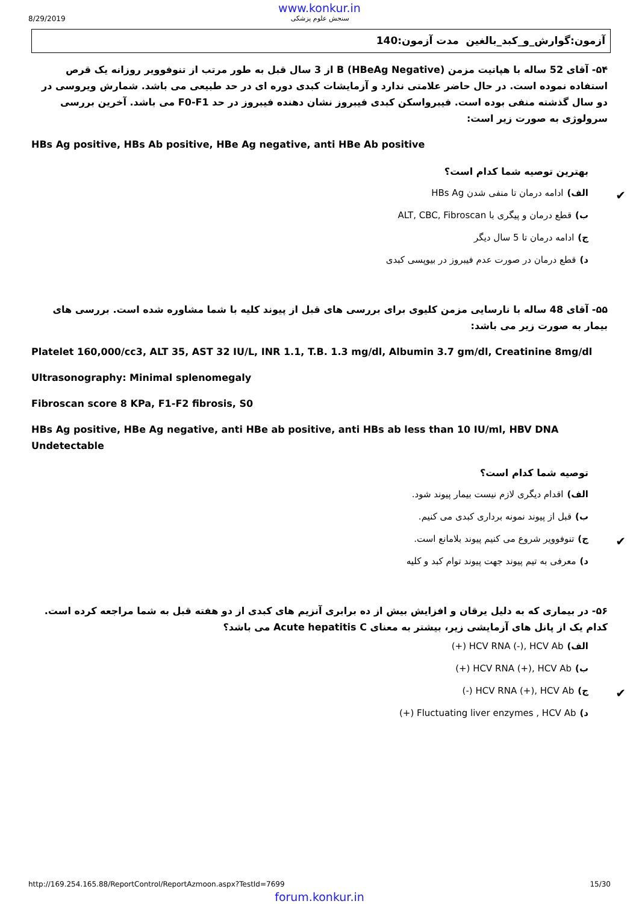www.konkur.in
8/29/2019 سنجش علوم پزشکی
آزمون:گوارش_و_کبد_بالغین مدت آزمون:140
۵۴- آقای 52 ساله با هپاتیت مزمن (HBeAg Negative) B از 3 سال قبل به طور مرتب از تنوفوویر روزانه یک قرص استفاده نموده است. در حال حاضر علامتی ندارد و آزمایشات کبدی دوره ای در حد طبیعی می باشد. شمارش ویروسی در دو سال گذشته منفی بوده است. فیبرواسکن کبدی فیبروز نشان دهنده فیبروز در حد F0-F1 می باشد. آخرین بررسی سرولوژی به صورت زیر است:
HBs Ag positive, HBs Ab positive, HBe Ag negative, anti HBe Ab positive
بهترین توصیه شما کدام است؟
الف) ادامه درمان تا منفی شدن HBs Ag ✔
ب) قطع درمان و پیگری با ALT, CBC, Fibroscan
ج) ادامه درمان تا 5 سال دیگر
د) قطع درمان در صورت عدم فیبروز در بیوپسی کبدی
۵۵- آقای 48 ساله با نارسایی مزمن کلیوی برای بررسی های قبل از پیوند کلیه با شما مشاوره شده است. بررسی های بیمار به صورت زیر می باشد:
Platelet 160,000/cc3, ALT 35, AST 32 IU/L, INR 1.1, T.B. 1.3 mg/dl, Albumin 3.7 gm/dl, Creatinine 8mg/dl
Ultrasonography: Minimal splenomegaly
Fibroscan score 8 KPa, F1-F2 fibrosis, S0
HBs Ag positive, HBe Ag negative, anti HBe ab positive, anti HBs ab less than 10 IU/ml, HBV DNA Undetectable
توصیه شما کدام است؟
الف) اقدام دیگری لازم نیست بیمار پیوند شود.
ب) قبل از پیوند نمونه برداری کبدی می کنیم.
ج) تنوفوویر شروع می کنیم پیوند بلامانع است. ✔
د) معرفی به تیم پیوند جهت پیوند توام کبد و کلیه
۵۶- در بیماری که به دلیل یرقان و افزایش بیش از ده برابری آنزیم های کبدی از دو هفته قبل به شما مراجعه کرده است. کدام یک از پانل های آزمایشی زیر، بیشتر به معنای Acute hepatitis C می باشد؟
الف) HCV RNA (-), HCV Ab (+)
ب) HCV RNA (+), HCV Ab (+)
ج) HCV RNA (+), HCV Ab (-) ✔
د) Fluctuating liver enzymes , HCV Ab (+)
http://169.254.165.88/ReportControl/ReportAzmoon.aspx?TestId=7699 15/30
forum.konkur.in